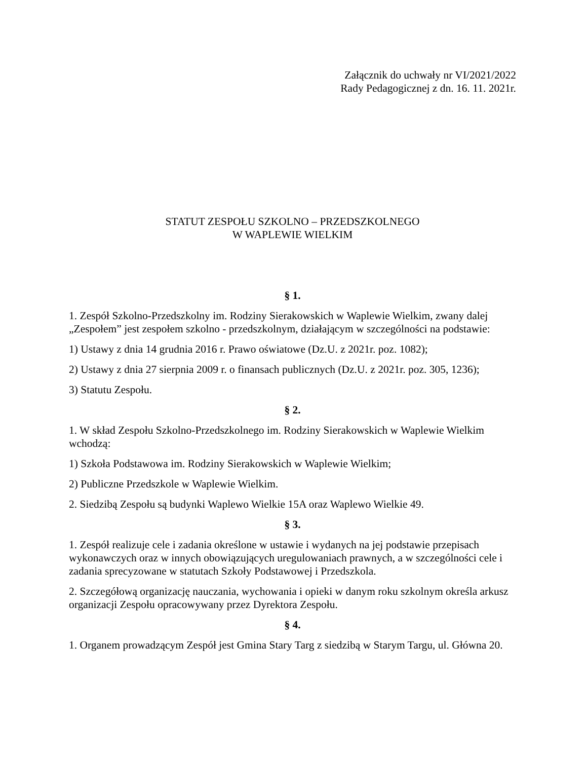Załącznik do uchwały nr VI/2021/2022
Rady Pedagogicznej z dn. 16. 11. 2021r.
STATUT ZESPOŁU SZKOLNO – PRZEDSZKOLNEGO
W WAPLEWIE WIELKIM
§ 1.
1. Zespół Szkolno-Przedszkolny im. Rodziny Sierakowskich w Waplewie Wielkim, zwany dalej „Zespołem” jest zespołem szkolno - przedszkolnym, działającym w szczególności na podstawie:
1) Ustawy z dnia 14 grudnia 2016 r. Prawo oświatowe (Dz.U. z 2021r. poz. 1082);
2) Ustawy z dnia 27 sierpnia 2009 r. o finansach publicznych (Dz.U. z 2021r. poz. 305, 1236);
3) Statutu Zespołu.
§ 2.
1. W skład Zespołu Szkolno-Przedszkolnego im. Rodziny Sierakowskich w Waplewie Wielkim wchodzą:
1) Szkoła Podstawowa im. Rodziny Sierakowskich w Waplewie Wielkim;
2) Publiczne Przedszkole w Waplewie Wielkim.
2. Siedzibą Zespołu są budynki Waplewo Wielkie 15A oraz Waplewo Wielkie 49.
§ 3.
1. Zespół realizuje cele i zadania określone w ustawie i wydanych na jej podstawie przepisach wykonawczych oraz w innych obowiązujących uregulowaniach prawnych, a w szczególności cele i zadania sprecyzowane w statutach Szkoły Podstawowej i Przedszkola.
2. Szczegółową organizację nauczania, wychowania i opieki w danym roku szkolnym określa arkusz organizacji Zespołu opracowywany przez Dyrektora Zespołu.
§ 4.
1. Organem prowadzącym Zespół jest Gmina Stary Targ z siedzibą w Starym Targu, ul. Główna 20.